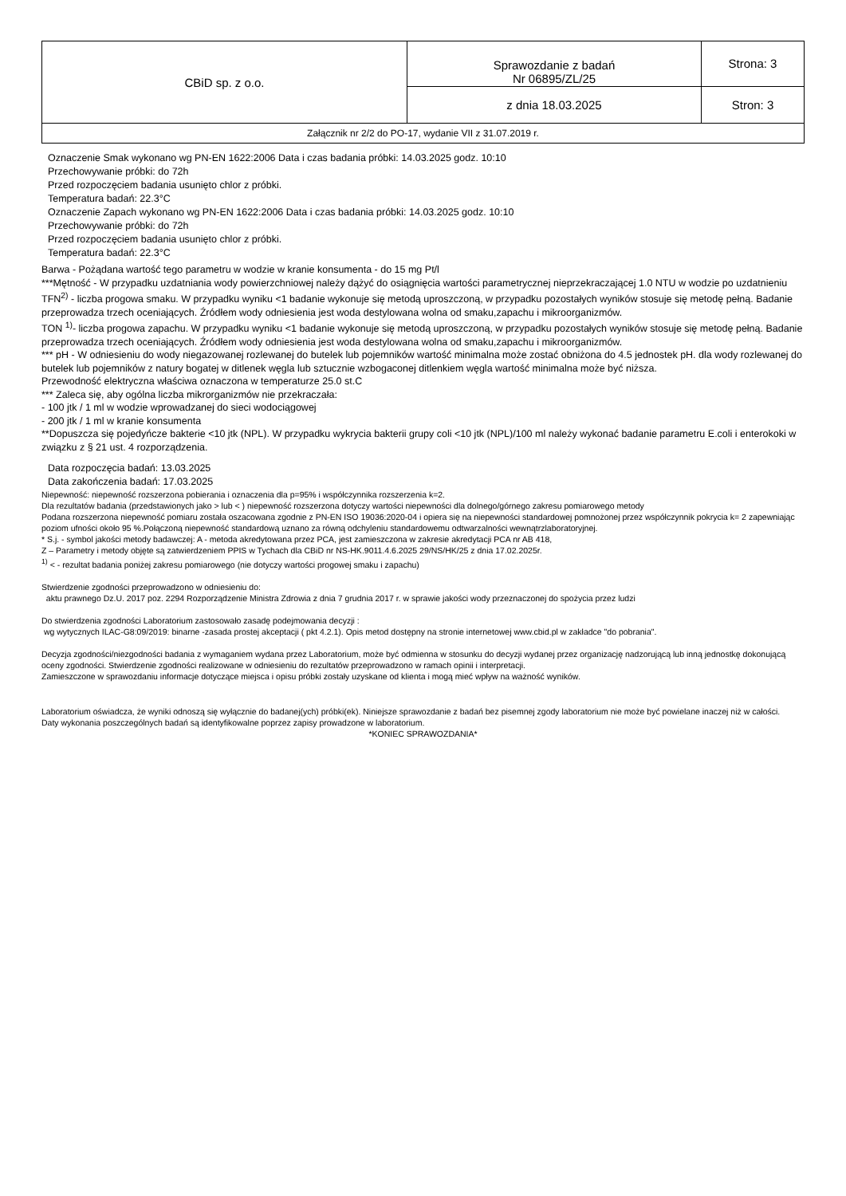| CBiD sp. z o.o. | Sprawozdanie z badań Nr 06895/ZL/25 | Strona: 3 |
| | z dnia 18.03.2025 | Stron: 3 |
| Załącznik nr 2/2 do PO-17, wydanie VII z 31.07.2019 r. | | |
Oznaczenie Smak wykonano wg PN-EN 1622:2006 Data i czas badania próbki: 14.03.2025 godz. 10:10
Przechowywanie próbki: do 72h
Przed rozpoczęciem badania usunięto chlor z próbki.
Temperatura badań: 22.3°C
Oznaczenie Zapach wykonano wg PN-EN 1622:2006 Data i czas badania próbki: 14.03.2025 godz. 10:10
Przechowywanie próbki: do 72h
Przed rozpoczęciem badania usunięto chlor z próbki.
Temperatura badań: 22.3°C
Barwa - Pożądana wartość tego parametru w wodzie w kranie konsumenta - do 15 mg Pt/l
***Mętność - W przypadku uzdatniania wody powierzchniowej należy dążyć do osiągnięcia wartości parametrycznej nieprzekraczającej 1.0 NTU w wodzie po uzdatnieniu
TFN<sup>2)</sup> - liczba progowa smaku. W przypadku wyniku <1 badanie wykonuje się metodą uproszczoną, w przypadku pozostałych wyników stosuje się metodę pełną. Badanie przeprowadza trzech oceniających. Źródłem wody odniesienia jest woda destylowana wolna od smaku,zapachu i mikroorganizmów.
TON <sup>1)</sup>- liczba progowa zapachu. W przypadku wyniku <1 badanie wykonuje się metodą uproszczoną, w przypadku pozostałych wyników stosuje się metodę pełną. Badanie przeprowadza trzech oceniających. Źródłem wody odniesienia jest woda destylowana wolna od smaku,zapachu i mikroorganizmów.
*** pH - W odniesieniu do wody niegazowanej rozlewanej do butelek lub pojemników wartość minimalna może zostać obniżona do 4.5 jednostek pH. dla wody rozlewanej do butelek lub pojemników z natury bogatej w ditlenek węgla lub sztucznie wzbogaconej ditlenkiem węgla wartość minimalna może być niższa.
Przewodność elektryczna właściwa oznaczona w temperaturze 25.0 st.C
*** Zaleca się, aby ogólna liczba mikrorganizmów nie przekraczała:
- 100 jtk / 1 ml w wodzie wprowadzanej do sieci wodociągowej
- 200 jtk / 1 ml w kranie konsumenta
**Dopuszcza się pojedyńcze bakterie <10 jtk (NPL). W przypadku wykrycia bakterii grupy coli <10 jtk (NPL)/100 ml należy wykonać badanie parametru E.coli i enterokoki w związku z § 21 ust. 4 rozporządzenia.
Data rozpoczęcia badań: 13.03.2025
Data zakończenia badań: 17.03.2025
Niepewność: niepewność rozszerzona pobierania i oznaczenia dla p=95% i współczynnika rozszerzenia k=2.
Dla rezultatów badania (przedstawionych jako > lub < ) niepewność rozszerzona dotyczy wartości niepewności dla dolnego/górnego zakresu pomiarowego metody
Podana rozszerzona niepewność pomiaru została oszacowana zgodnie z PN-EN ISO 19036:2020-04 i opiera się na niepewności standardowej pomnożonej przez współczynnik pokrycia k= 2 zapewniając poziom ufności około 95 %.Połączoną niepewność standardową uznano za równą odchyleniu standardowemu odtwarzalności wewnątrzlaboratoryjnej.
* S.j. - symbol jakości metody badawczej: A - metoda akredytowana przez PCA, jest zamieszczona w zakresie akredytacji PCA nr AB 418,
Z – Parametry i metody objęte są zatwierdzeniem PPIS w Tychach dla CBiD nr NS-HK.9011.4.6.2025 29/NS/HK/25 z dnia 17.02.2025r.
<sup>1)</sup> < - rezultat badania poniżej zakresu pomiarowego (nie dotyczy wartości progowej smaku i zapachu)
Stwierdzenie zgodności przeprowadzono w odniesieniu do:
aktu prawnego Dz.U. 2017 poz. 2294 Rozporządzenie Ministra Zdrowia z dnia 7 grudnia 2017 r. w sprawie jakości wody przeznaczonej do spożycia przez ludzi
Do stwierdzenia zgodności Laboratorium zastosowało zasadę podejmowania decyzji :
wg wytycznych ILAC-G8:09/2019: binarne -zasada prostej akceptacji ( pkt 4.2.1). Opis metod dostępny na stronie internetowej www.cbid.pl w zakładce "do pobrania".
Decyzja zgodności/niezgodności badania z wymaganiem wydana przez Laboratorium, może być odmienna w stosunku do decyzji wydanej przez organizację nadzorującą lub inną jednostkę dokonującą oceny zgodności. Stwierdzenie zgodności realizowane w odniesieniu do rezultatów przeprowadzono w ramach opinii i interpretacji.
Zamieszczone w sprawozdaniu informacje dotyczące miejsca i opisu próbki zostały uzyskane od klienta i mogą mieć wpływ na ważność wyników.
Laboratorium oświadcza, że wyniki odnoszą się wyłącznie do badanej(ych) próbki(ek). Niniejsze sprawozdanie z badań bez pisemnej zgody laboratorium nie może być powielane inaczej niż w całości.
Daty wykonania poszczególnych badań są identyfikowalne poprzez zapisy prowadzone w laboratorium.
*KONIEC SPRAWOZDANIA*